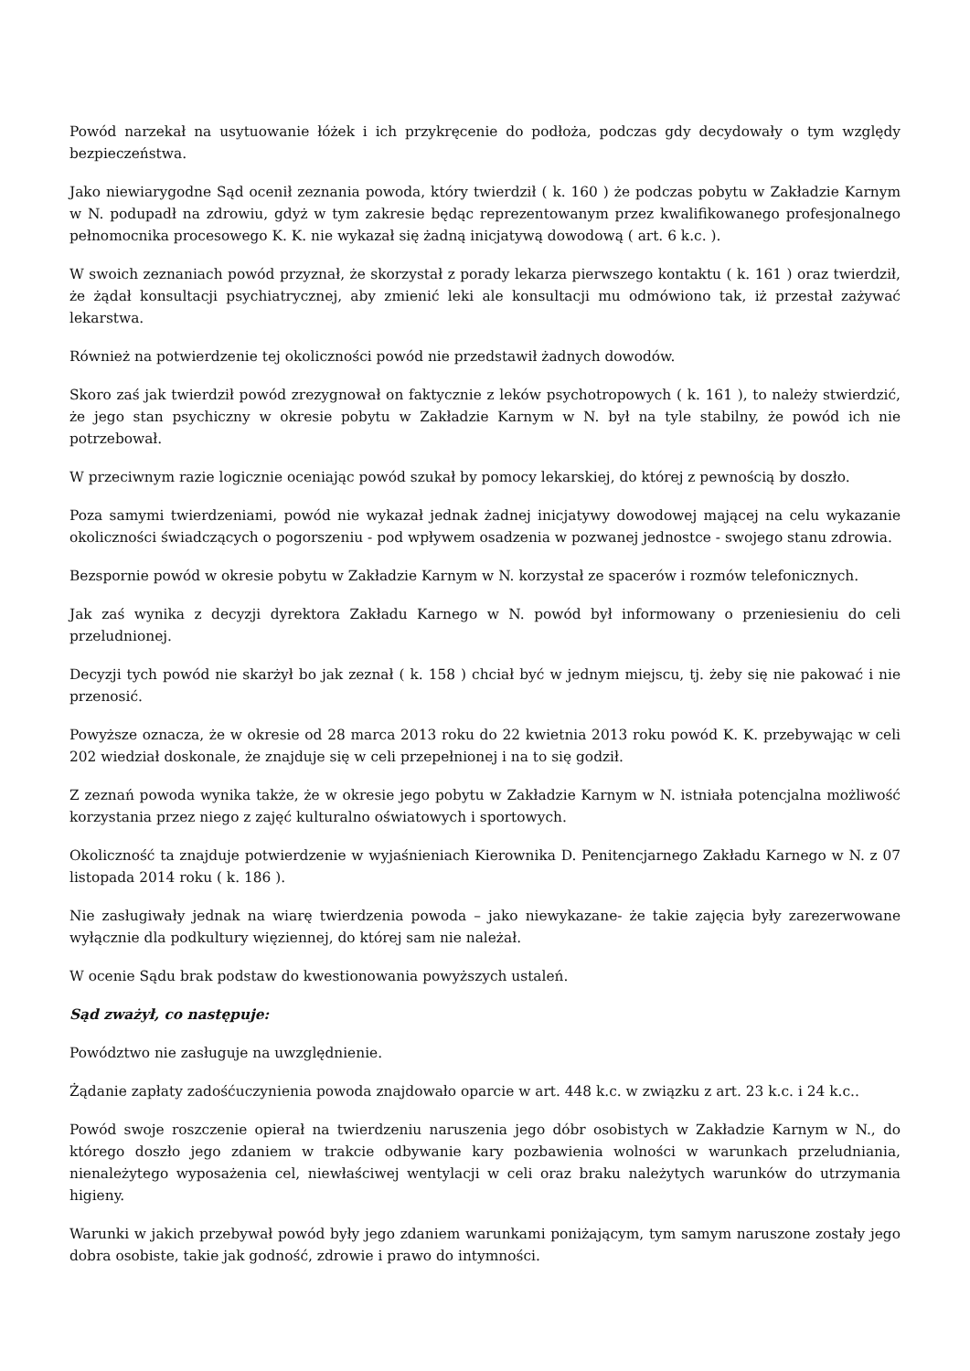Powód narzekał na usytuowanie łóżek i ich przykręcenie do podłoża, podczas gdy decydowały o tym względy bezpieczeństwa.
Jako niewiarygodne Sąd ocenił zeznania powoda, który twierdził ( k. 160 ) że podczas pobytu w Zakładzie Karnym w N. podupadł na zdrowiu, gdyż w tym zakresie będąc reprezentowanym przez kwalifikowanego profesjonalnego pełnomocnika procesowego K. K. nie wykazał się żadną inicjatywą dowodową ( art. 6 k.c. ).
W swoich zeznaniach powód przyznał, że skorzystał z porady lekarza pierwszego kontaktu ( k. 161 ) oraz twierdził, że żądał konsultacji psychiatrycznej, aby zmienić leki ale konsultacji mu odmówiono tak, iż przestał zażywać lekarstwa.
Również na potwierdzenie tej okoliczności powód nie przedstawił żadnych dowodów.
Skoro zaś jak twierdził powód zrezygnował on faktycznie z leków psychotropowych ( k. 161 ), to należy stwierdzić, że jego stan psychiczny w okresie pobytu w Zakładzie Karnym w N. był na tyle stabilny, że powód ich nie potrzebował.
W przeciwnym razie logicznie oceniając powód szukał by pomocy lekarskiej, do której z pewnością by doszło.
Poza samymi twierdzeniami, powód nie wykazał jednak żadnej inicjatywy dowodowej mającej na celu wykazanie okoliczności świadczących o pogorszeniu - pod wpływem osadzenia w pozwanej jednostce - swojego stanu zdrowia.
Bezspornie powód w okresie pobytu w Zakładzie Karnym w N. korzystał ze spacerów i rozmów telefonicznych.
Jak zaś wynika z decyzji dyrektora Zakładu Karnego w N. powód był informowany o przeniesieniu do celi przeludnionej.
Decyzji tych powód nie skarżył bo jak zeznał ( k. 158 ) chciał być w jednym miejscu, tj. żeby się nie pakować i nie przenosić.
Powyższe oznacza, że w okresie od 28 marca 2013 roku do 22 kwietnia 2013 roku powód K. K. przebywając w celi 202 wiedział doskonale, że znajduje się w celi przepełnionej i na to się godził.
Z zeznań powoda wynika także, że w okresie jego pobytu w Zakładzie Karnym w N. istniała potencjalna możliwość korzystania przez niego z zajęć kulturalno oświatowych i sportowych.
Okoliczność ta znajduje potwierdzenie w wyjaśnieniach Kierownika D. Penitencjarnego Zakładu Karnego w N. z 07 listopada 2014 roku ( k. 186 ).
Nie zasługiwały jednak na wiarę twierdzenia powoda – jako niewykazane- że takie zajęcia były zarezerwowane wyłącznie dla podkultury więziennej, do której sam nie należał.
W ocenie Sądu brak podstaw do kwestionowania powyższych ustaleń.
Sąd zważył, co następuje:
Powództwo nie zasługuje na uwzględnienie.
Żądanie zapłaty zadośćuczynienia powoda znajdowało oparcie w art. 448 k.c. w związku z art. 23 k.c. i 24 k.c..
Powód swoje roszczenie opierał na twierdzeniu naruszenia jego dóbr osobistych w Zakładzie Karnym w N., do którego doszło jego zdaniem w trakcie odbywanie kary pozbawienia wolności w warunkach przeludniania, nienależytego wyposażenia cel, niewłaściwej wentylacji w celi oraz braku należytych warunków do utrzymania higieny.
Warunki w jakich przebywał powód były jego zdaniem warunkami poniżającym, tym samym naruszone zostały jego dobra osobiste, takie jak godność, zdrowie i prawo do intymności.